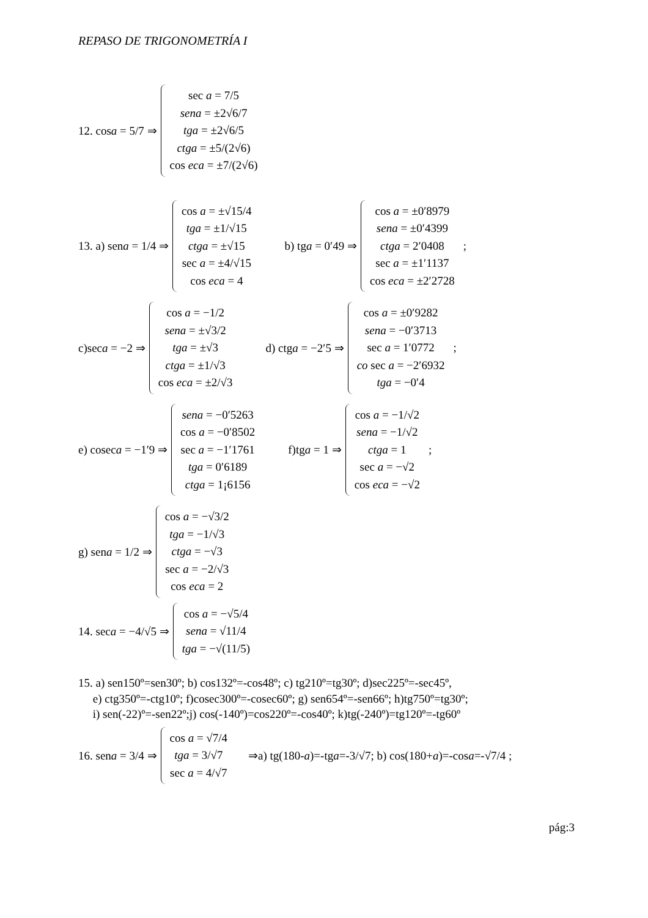REPASO DE TRIGONOMETRÍA I
12. cosa = 5/7 ⇒
sec a = 7/5
sena = ±2√6/7
tga = ±2√6/5
ctga = ±5/(2√6)
cos eca = ±7/(2√6)
13. a) sena = 1/4 ⇒
cos a = ±√15/4
tga = ±1/√15
ctga = ±√15
sec a = ±4/√15
cos eca = 4
b) tga = 0′49 ⇒
cos a = ±0′8979
sena = ±0′4399
ctga = 2′0408
sec a = ±1′1137
cos eca = ±2′2728
;
c)seca = −2 ⇒
cos a = −1/2
sena = ±√3/2
tga = ±√3
ctga = ±1/√3
cos eca = ±2/√3
d) ctga = −2′5 ⇒
cos a = ±0′9282
sena = −0′3713
sec a = 1′0772
co sec a = −2′6932
tga = −0′4
;
e) coseca = −1′9 ⇒
sena = −0′5263
cos a = −0′8502
sec a = −1′1761
tga = 0′6189
ctga = 1¡6156
f)tga = 1 ⇒
cos a = −1/√2
sena = −1/√2
ctga = 1
sec a = −√2
cos eca = −√2
;
g) sena = 1/2 ⇒
cos a = −√3/2
tga = −1/√3
ctga = −√3
sec a = −2/√3
cos eca = 2
14. seca = −4/√5 ⇒
cos a = −√5/4
sena = √11/4
tga = −√(11/5)
15. a) sen150º=sen30º; b) cos132º=-cos48º; c) tg210º=tg30º; d)sec225º=-sec45º,
e) ctg350º=-ctg10º; f)cosec300º=-cosec60º; g) sen654º=-sen66º; h)tg750º=tg30º;
i) sen(-22)º=-sen22º;j) cos(-140º)=cos220º=-cos40º; k)tg(-240º)=tg120º=-tg60º
16. sena = 3/4 ⇒
cos a = √7/4
tga = 3/√7
sec a = 4/√7
⇒a) tg(180-a)=-tga=-3/√7; b) cos(180+a)=-cosa=-√7/4 ;
pág:3